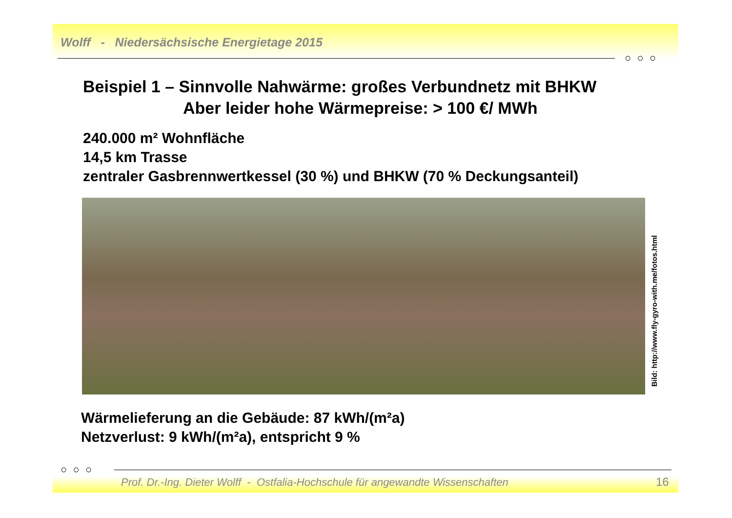Wolff - Niedersächsische Energietage 2015
○ ○ ○
Beispiel 1 – Sinnvolle Nahwärme: großes Verbundnetz mit BHKW
Aber leider hohe Wärmepreise: > 100 €/ MWh
240.000 m² Wohnfläche
14,5 km Trasse
zentraler Gasbrennwertkessel (30 %) und BHKW (70 % Deckungsanteil)
Bild: http://www.fly-gyro-with.me/fotos.html
Wärmelieferung an die Gebäude: 87 kWh/(m²a)
Netzverlust: 9 kWh/(m²a), entspricht 9 %
○ ○ ○
Prof. Dr.-Ing. Dieter Wolff - Ostfalia-Hochschule für angewandte Wissenschaften
16